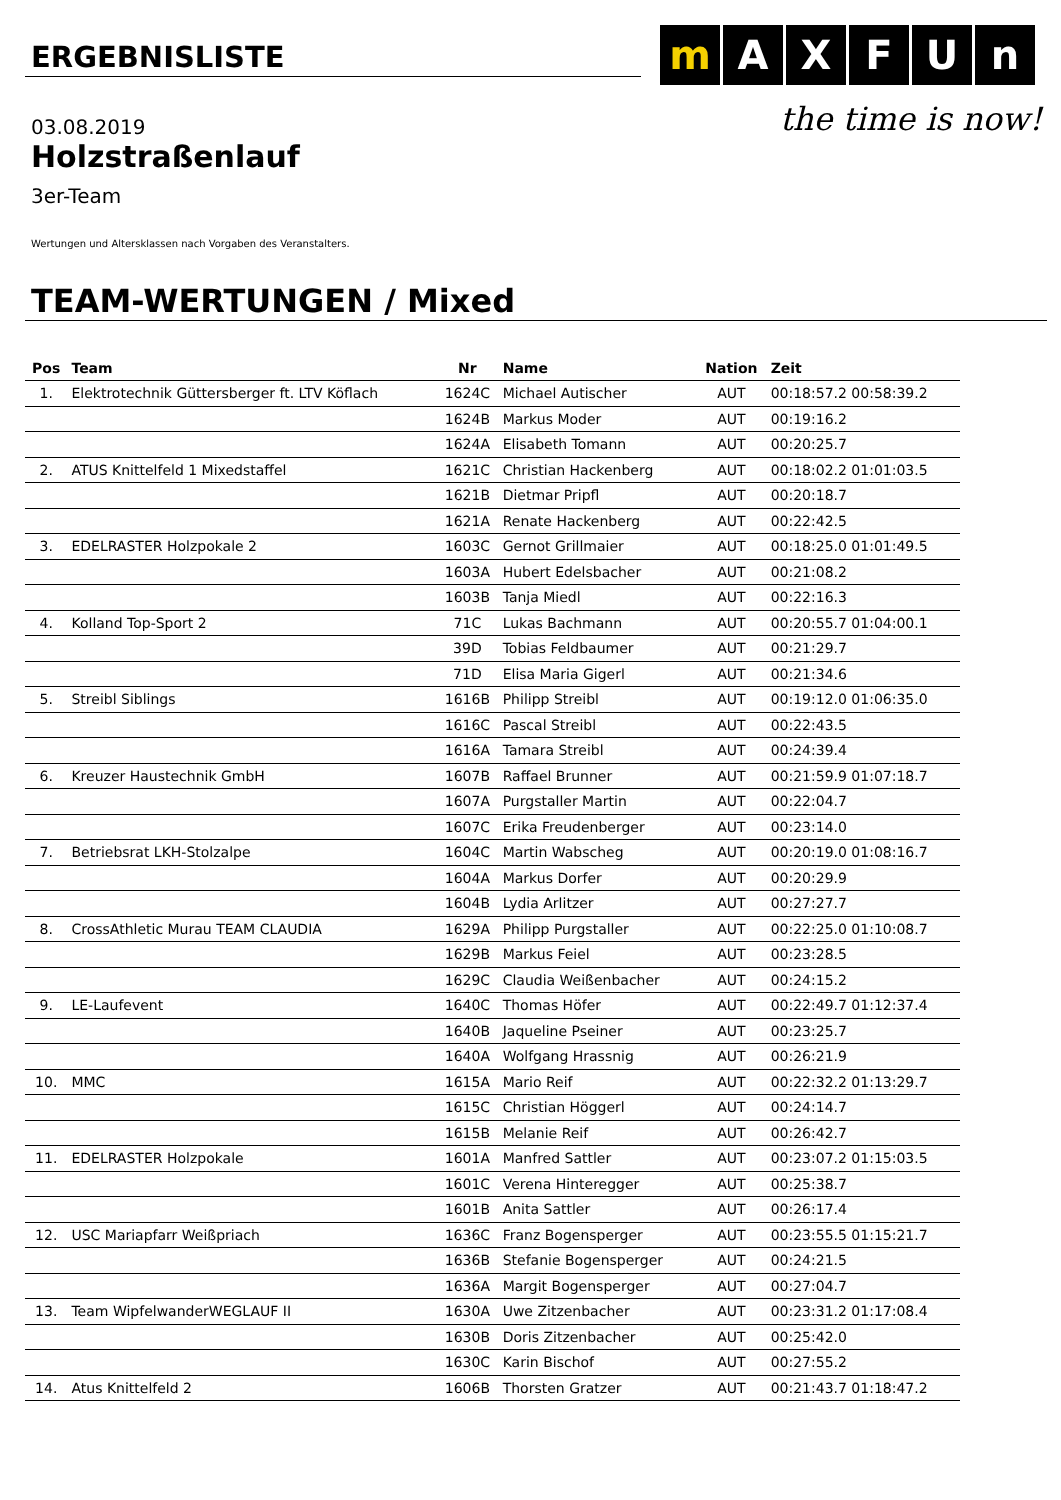ERGEBNISLISTE
m A X F U n
the time is now!
03.08.2019
Holzstraßenlauf
3er-Team
Wertungen und Altersklassen nach Vorgaben des Veranstalters.
TEAM-WERTUNGEN / Mixed
| Pos | Team | Nr | Name | Nation | Zeit |
| --- | --- | --- | --- | --- | --- |
| 1. | Elektrotechnik Güttersberger ft. LTV Köflach | 1624C | Michael Autischer | AUT | 00:18:57.2 00:58:39.2 |
| | | 1624B | Markus Moder | AUT | 00:19:16.2 |
| | | 1624A | Elisabeth Tomann | AUT | 00:20:25.7 |
| 2. | ATUS Knittelfeld 1 Mixedstaffel | 1621C | Christian Hackenberg | AUT | 00:18:02.2 01:01:03.5 |
| | | 1621B | Dietmar Pripfl | AUT | 00:20:18.7 |
| | | 1621A | Renate Hackenberg | AUT | 00:22:42.5 |
| 3. | EDELRASTER Holzpokale 2 | 1603C | Gernot Grillmaier | AUT | 00:18:25.0 01:01:49.5 |
| | | 1603A | Hubert Edelsbacher | AUT | 00:21:08.2 |
| | | 1603B | Tanja Miedl | AUT | 00:22:16.3 |
| 4. | Kolland Top-Sport 2 | 71C | Lukas Bachmann | AUT | 00:20:55.7 01:04:00.1 |
| | | 39D | Tobias Feldbaumer | AUT | 00:21:29.7 |
| | | 71D | Elisa Maria Gigerl | AUT | 00:21:34.6 |
| 5. | Streibl Siblings | 1616B | Philipp Streibl | AUT | 00:19:12.0 01:06:35.0 |
| | | 1616C | Pascal Streibl | AUT | 00:22:43.5 |
| | | 1616A | Tamara Streibl | AUT | 00:24:39.4 |
| 6. | Kreuzer Haustechnik GmbH | 1607B | Raffael Brunner | AUT | 00:21:59.9 01:07:18.7 |
| | | 1607A | Purgstaller Martin | AUT | 00:22:04.7 |
| | | 1607C | Erika Freudenberger | AUT | 00:23:14.0 |
| 7. | Betriebsrat LKH-Stolzalpe | 1604C | Martin Wabscheg | AUT | 00:20:19.0 01:08:16.7 |
| | | 1604A | Markus Dorfer | AUT | 00:20:29.9 |
| | | 1604B | Lydia Arlitzer | AUT | 00:27:27.7 |
| 8. | CrossAthletic Murau TEAM CLAUDIA | 1629A | Philipp Purgstaller | AUT | 00:22:25.0 01:10:08.7 |
| | | 1629B | Markus Feiel | AUT | 00:23:28.5 |
| | | 1629C | Claudia Weißenbacher | AUT | 00:24:15.2 |
| 9. | LE-Laufevent | 1640C | Thomas Höfer | AUT | 00:22:49.7 01:12:37.4 |
| | | 1640B | Jaqueline Pseiner | AUT | 00:23:25.7 |
| | | 1640A | Wolfgang Hrassnig | AUT | 00:26:21.9 |
| 10. | MMC | 1615A | Mario Reif | AUT | 00:22:32.2 01:13:29.7 |
| | | 1615C | Christian Höggerl | AUT | 00:24:14.7 |
| | | 1615B | Melanie Reif | AUT | 00:26:42.7 |
| 11. | EDELRASTER Holzpokale | 1601A | Manfred Sattler | AUT | 00:23:07.2 01:15:03.5 |
| | | 1601C | Verena Hinteregger | AUT | 00:25:38.7 |
| | | 1601B | Anita Sattler | AUT | 00:26:17.4 |
| 12. | USC Mariapfarr Weißpriach | 1636C | Franz Bogensperger | AUT | 00:23:55.5 01:15:21.7 |
| | | 1636B | Stefanie Bogensperger | AUT | 00:24:21.5 |
| | | 1636A | Margit Bogensperger | AUT | 00:27:04.7 |
| 13. | Team WipfelwanderWEGLAUF II | 1630A | Uwe Zitzenbacher | AUT | 00:23:31.2 01:17:08.4 |
| | | 1630B | Doris Zitzenbacher | AUT | 00:25:42.0 |
| | | 1630C | Karin Bischof | AUT | 00:27:55.2 |
| 14. | Atus Knittelfeld 2 | 1606B | Thorsten Gratzer | AUT | 00:21:43.7 01:18:47.2 |